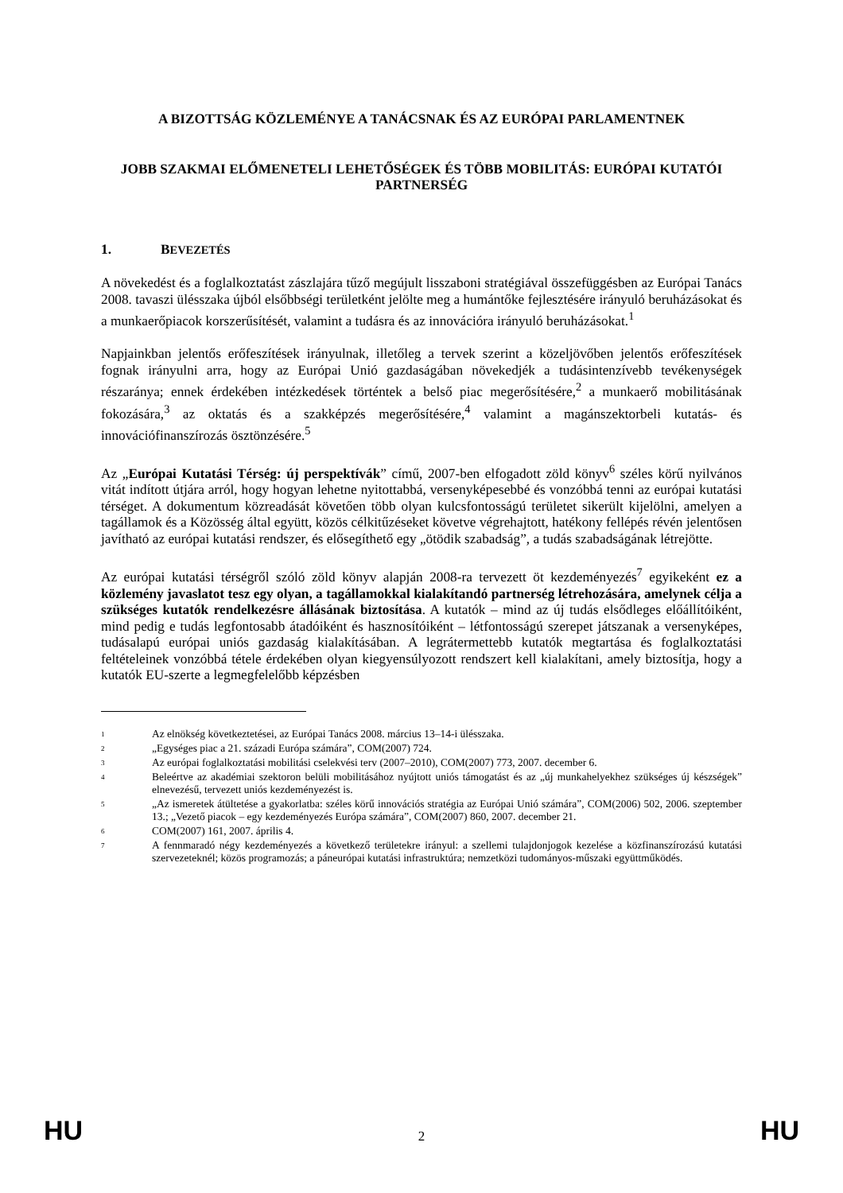A BIZOTTSÁG KÖZLEMÉNYE A TANÁCSNAK ÉS AZ EURÓPAI PARLAMENTNEK
JOBB SZAKMAI ELŐMENETELI LEHETŐSÉGEK ÉS TÖBB MOBILITÁS: EURÓPAI KUTATÓI PARTNERSÉG
1. BEVEZETÉS
A növekedést és a foglalkoztatást zászlajára tűző megújult lisszaboni stratégiával összefüggésben az Európai Tanács 2008. tavaszi ülésszaka újból elsőbbségi területként jelölte meg a humántőke fejlesztésére irányuló beruházásokat és a munkaerőpiacok korszerűsítését, valamint a tudásra és az innovációra irányuló beruházásokat.<sup>1</sup>
Napjainkban jelentős erőfeszítések irányulnak, illetőleg a tervek szerint a közeljövőben jelentős erőfeszítések fognak irányulni arra, hogy az Európai Unió gazdaságában növekedjék a tudásintenzívebb tevékenységek részaránya; ennek érdekében intézkedések történtek a belső piac megerősítésére,<sup>2</sup> a munkaerő mobilitásának fokozására,<sup>3</sup> az oktatás és a szakképzés megerősítésére,<sup>4</sup> valamint a magánszektorbeli kutatás- és innovációfinanszírozás ösztönzésére.<sup>5</sup>
Az „Európai Kutatási Térség: új perspektívák” című, 2007-ben elfogadott zöld könyv<sup>6</sup> széles körű nyilvános vitát indított útjára arról, hogy hogyan lehetne nyitottabbá, versenyképesebbé és vonzóbbá tenni az európai kutatási térséget. A dokumentum közreadását követően több olyan kulcsfontosságú területet sikerült kijelölni, amelyen a tagállamok és a Közösség által együtt, közös célkitűzéseket követve végrehajtott, hatékony fellépés révén jelentősen javítható az európai kutatási rendszer, és elősegíthető egy „ötödik szabadság”, a tudás szabadságának létrejötte.
Az európai kutatási térségről szóló zöld könyv alapján 2008-ra tervezett öt kezdeményezés<sup>7</sup> egyikeként ez a közlemény javaslatot tesz egy olyan, a tagállamokkal kialakítandó partnerség létrehozására, amelynek célja a szükséges kutatók rendelkezésre állásának biztosítása. A kutatók – mind az új tudás elsődleges előállítóiként, mind pedig e tudás legfontosabb átadóiként és hasznosítóiként – létfontosságú szerepet játszanak a versenyképes, tudásalapú európai uniós gazdaság kialakításában. A legrátermettebb kutatók megtartása és foglalkoztatási feltételeinek vonzóbbá tétele érdekében olyan kiegyensúlyozott rendszert kell kialakítani, amely biztosítja, hogy a kutatók EU-szerte a legmegfelelőbb képzésben
<sup>1</sup>
Az elnökség következtetései, az Európai Tanács 2008. március 13–14-i ülésszaka.
<sup>2</sup>
„Egységes piac a 21. századi Európa számára”, COM(2007) 724.
<sup>3</sup>
Az európai foglalkoztatási mobilitási cselekvési terv (2007–2010), COM(2007) 773, 2007. december 6.
<sup>4</sup>
Beleértve az akadémiai szektoron belüli mobilitásához nyújtott uniós támogatást és az „új munkahelyekhez szükséges új készségek” elnevezésű, tervezett uniós kezdeményezést is.
<sup>5</sup>
„Az ismeretek átültetése a gyakorlatba: széles körű innovációs stratégia az Európai Unió számára”, COM(2006) 502, 2006. szeptember 13.; „Vezető piacok – egy kezdeményezés Európa számára”, COM(2007) 860, 2007. december 21.
<sup>6</sup>
COM(2007) 161, 2007. április 4.
<sup>7</sup>
A fennmaradó négy kezdeményezés a következő területekre irányul: a szellemi tulajdonjogok kezelése a közfinanszírozású kutatási szervezeteknél; közös programozás; a páneurópai kutatási infrastruktúra; nemzetközi tudományos-műszaki együttműködés.
HU 2 HU